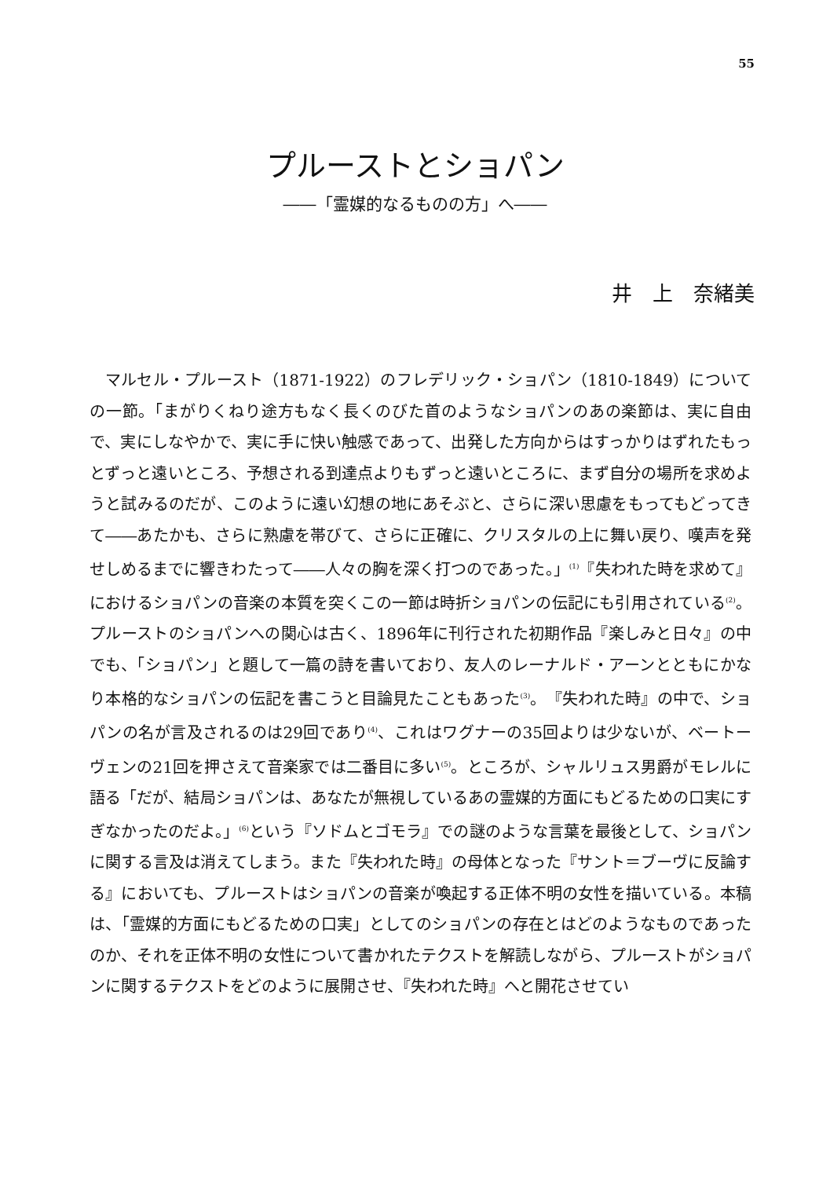55
プルーストとショパン
――「霊媒的なるものの方」へ――
井　上　奈緒美
マルセル・プルースト（1871-1922）のフレデリック・ショパン（1810-1849）についての一節。「まがりくねり途方もなく長くのびた首のようなショパンのあの楽節は、実に自由で、実にしなやかで、実に手に快い触感であって、出発した方向からはすっかりはずれたもっとずっと遠いところ、予想される到達点よりもずっと遠いところに、まず自分の場所を求めようと試みるのだが、このように遠い幻想の地にあそぶと、さらに深い思慮をもってもどってきて――あたかも、さらに熟慮を帯びて、さらに正確に、クリスタルの上に舞い戻り、嘆声を発せしめるまでに響きわたって――人々の胸を深く打つのであった。」<sup>(1)</sup>『失われた時を求めて』におけるショパンの音楽の本質を突くこの一節は時折ショパンの伝記にも引用されている<sup>(2)</sup>。プルーストのショパンへの関心は古く、1896年に刊行された初期作品『楽しみと日々』の中でも、「ショパン」と題して一篇の詩を書いており、友人のレーナルド・アーンとともにかなり本格的なショパンの伝記を書こうと目論見たこともあった<sup>(3)</sup>。『失われた時』の中で、ショパンの名が言及されるのは29回であり<sup>(4)</sup>、これはワグナーの35回よりは少ないが、ベートーヴェンの21回を押さえて音楽家では二番目に多い<sup>(5)</sup>。ところが、シャルリュス男爵がモレルに語る「だが、結局ショパンは、あなたが無視しているあの霊媒的方面にもどるための口実にすぎなかったのだよ。」<sup>(6)</sup>という『ソドムとゴモラ』での謎のような言葉を最後として、ショパンに関する言及は消えてしまう。また『失われた時』の母体となった『サント＝ブーヴに反論する』においても、プルーストはショパンの音楽が喚起する正体不明の女性を描いている。本稿は、「霊媒的方面にもどるための口実」としてのショパンの存在とはどのようなものであったのか、それを正体不明の女性について書かれたテクストを解読しながら、プルーストがショパンに関するテクストをどのように展開させ、『失われた時』へと開花させてい